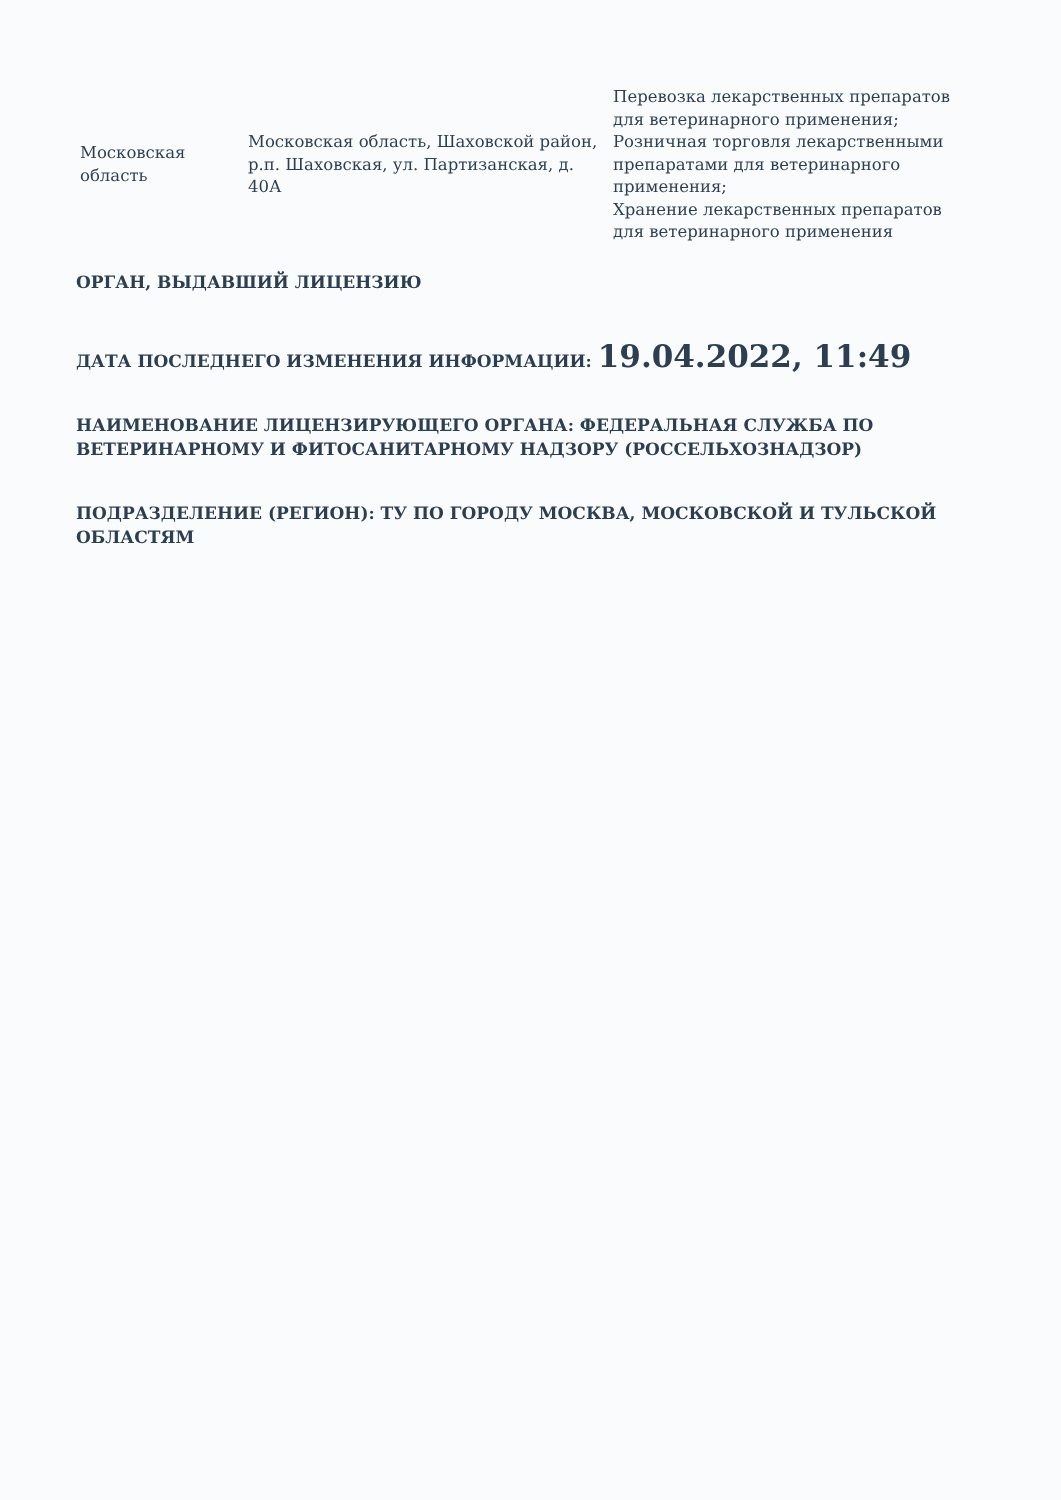| Московская область | Московская область, Шаховской район, р.п. Шаховская, ул. Партизанская, д. 40А | Перевозка лекарственных препаратов для ветеринарного применения; Розничная торговля лекарственными препаратами для ветеринарного применения; Хранение лекарственных препаратов для ветеринарного применения |
ОРГАН, ВЫДАВШИЙ ЛИЦЕНЗИЮ
ДАТА ПОСЛЕДНЕГО ИЗМЕНЕНИЯ ИНФОРМАЦИИ: 19.04.2022, 11:49
НАИМЕНОВАНИЕ ЛИЦЕНЗИРУЮЩЕГО ОРГАНА: ФЕДЕРАЛЬНАЯ СЛУЖБА ПО ВЕТЕРИНАРНОМУ И ФИТОСАНИТАРНОМУ НАДЗОРУ (РОССЕЛЬХОЗНАДЗОР)
ПОДРАЗДЕЛЕНИЕ (РЕГИОН): ТУ ПО ГОРОДУ МОСКВА, МОСКОВСКОЙ И ТУЛЬСКОЙ ОБЛАСТЯМ